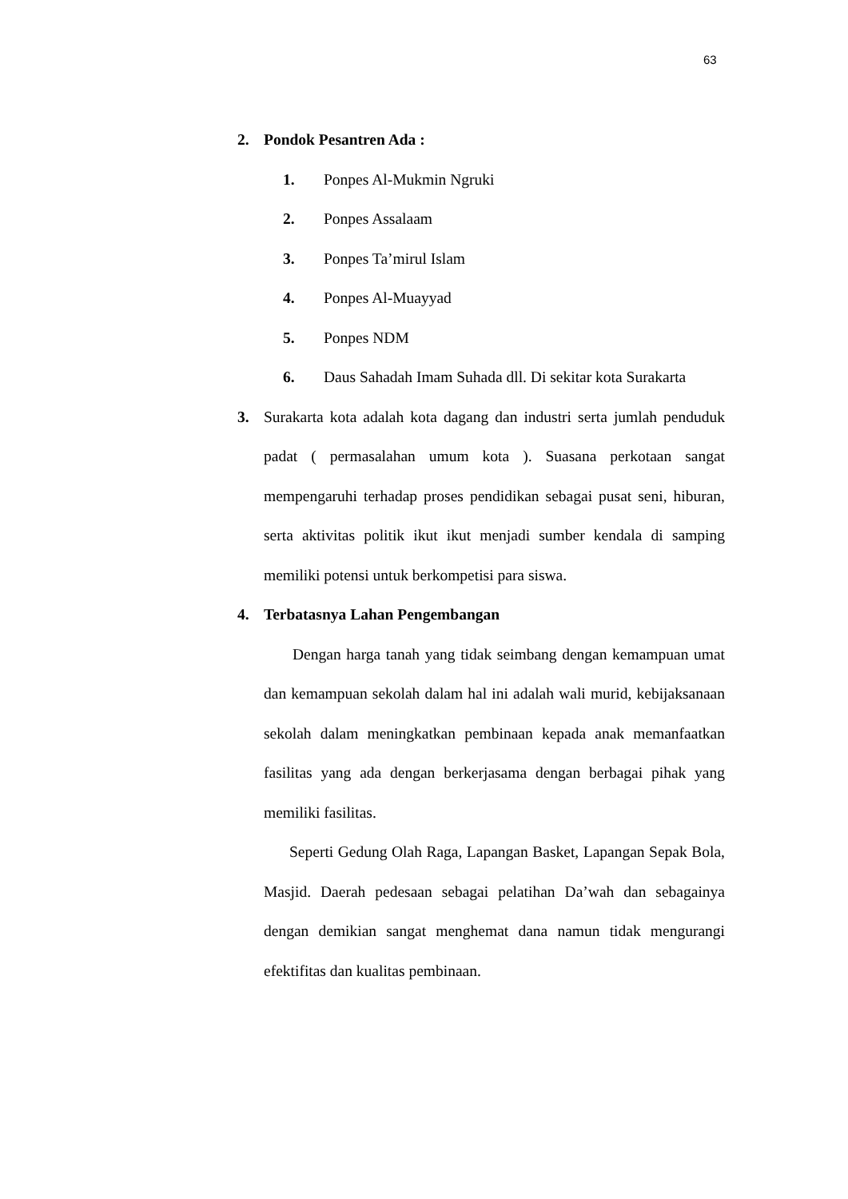63
2. Pondok Pesantren Ada :
1. Ponpes Al-Mukmin Ngruki
2. Ponpes Assalaam
3. Ponpes Ta’mirul Islam
4. Ponpes Al-Muayyad
5. Ponpes NDM
6. Daus Sahadah Imam Suhada dll. Di sekitar kota Surakarta
3. Surakarta kota adalah kota dagang dan industri serta jumlah penduduk padat ( permasalahan umum kota ). Suasana perkotaan sangat mempengaruhi terhadap proses pendidikan sebagai pusat seni, hiburan, serta aktivitas politik ikut ikut menjadi sumber kendala di samping memiliki potensi untuk berkompetisi para siswa.
4. Terbatasnya Lahan Pengembangan
Dengan harga tanah yang tidak seimbang dengan kemampuan umat dan kemampuan sekolah dalam hal ini adalah wali murid, kebijaksanaan sekolah dalam meningkatkan pembinaan kepada anak memanfaatkan fasilitas yang ada dengan berkerjasama dengan berbagai pihak yang memiliki fasilitas.
Seperti Gedung Olah Raga, Lapangan Basket, Lapangan Sepak Bola, Masjid. Daerah pedesaan sebagai pelatihan Da’wah dan sebagainya dengan demikian sangat menghemat dana namun tidak mengurangi efektifitas dan kualitas pembinaan.